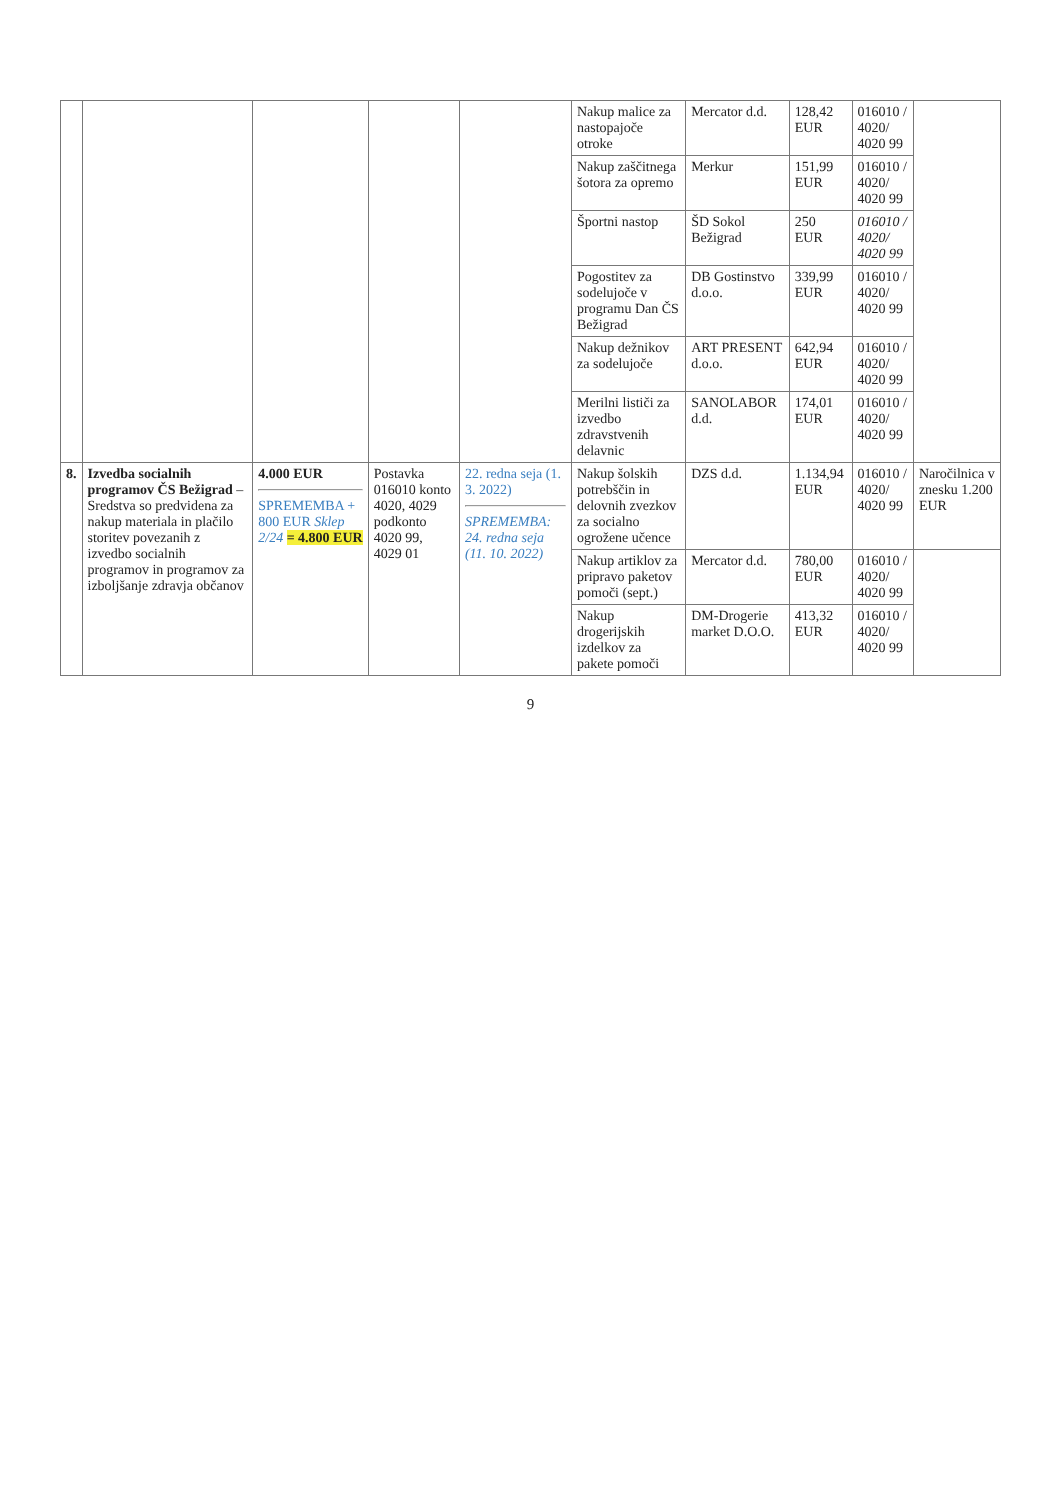| | | | | | Nakup malice za nastopajoče otroke | Mercator d.d. | 128,42 EUR | 016010 / 4020/ 4020 99 | |
| | | | | | Nakup zaščitnega šotora za opremo | Merkur | 151,99 EUR | 016010 / 4020/ 4020 99 | |
| | | | | | Športni nastop | ŠD Sokol Bežigrad | 250 EUR | 016010 / 4020/ 4020 99 | |
| | | | | | Pogostitev za sodelujoče v programu Dan ČS Bežigrad | DB Gostinstvo d.o.o. | 339,99 EUR | 016010 / 4020/ 4020 99 | |
| | | | | | Nakup dežnikov za sodelujoče | ART PRESENT d.o.o. | 642,94 EUR | 016010 / 4020/ 4020 99 | |
| | | | | | Merilni lističi za izvedbo zdravstvenih delavnic | SANOLABOR d.d. | 174,01 EUR | 016010 / 4020/ 4020 99 | |
| 8. | Izvedba socialnih programov ČS Bežigrad – Sredstva so predvidena za nakup materiala in plačilo storitev povezanih z izvedbo socialnih programov in programov za izboljšanje zdravja občanov | 4.000 EUR SPREMEMBA + 800 EUR Sklep 2/24 = 4.800 EUR | Postavka 016010 konto 4020, 4029 podkonto 4020 99, 4029 01 | 22. redna seja (1. 3. 2022) SPREMEMBA: 24. redna seja (11. 10. 2022) | Nakup šolskih potrebščin in delovnih zvezkov za socialno ogrožene učence | DZS d.d. | 1.134,94 EUR | 016010 / 4020/ 4020 99 | Naročilnica v znesku 1.200 EUR |
| | | | | | Nakup artiklov za pripravo paketov pomoči (sept.) | Mercator d.d. | 780,00 EUR | 016010 / 4020/ 4020 99 | |
| | | | | | Nakup drogerijskih izdelkov za pakete pomoči | DM-Drogerie market D.O.O. | 413,32 EUR | 016010 / 4020/ 4020 99 | |
9